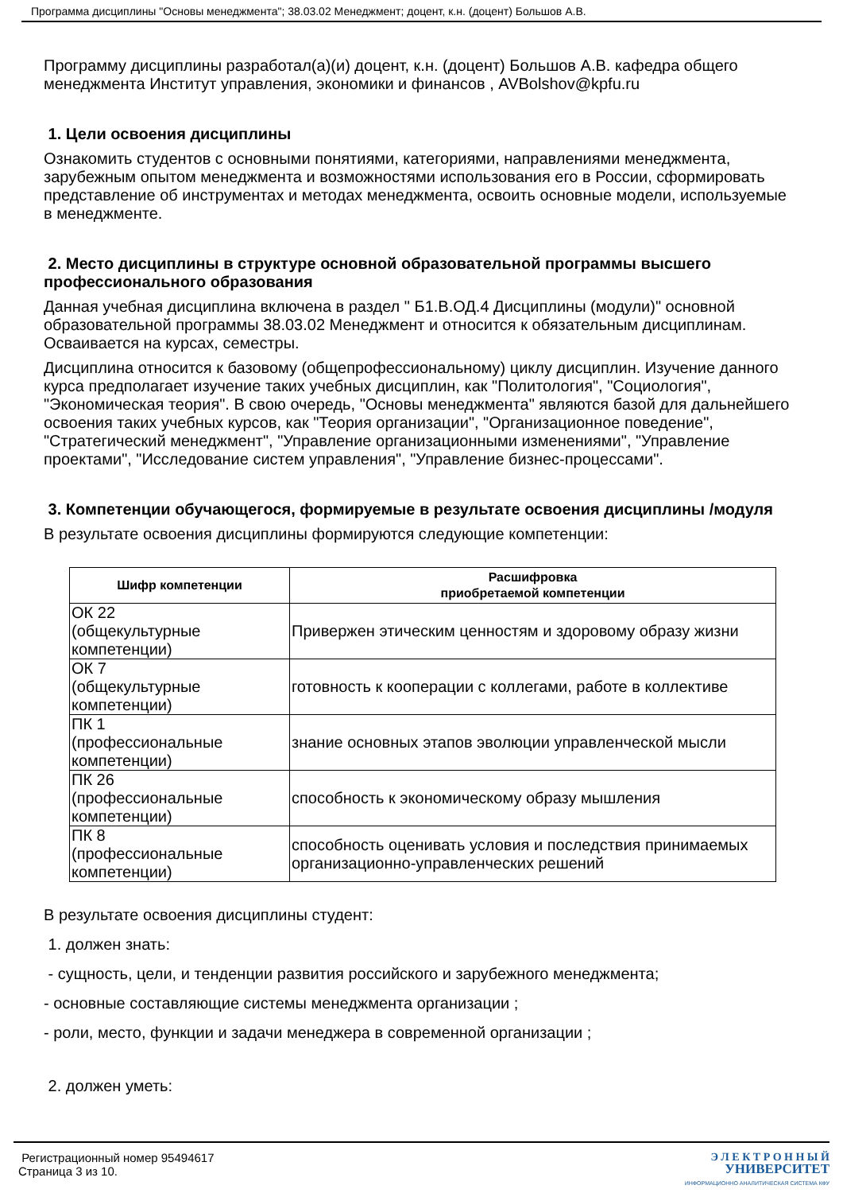Программа дисциплины "Основы менеджмента"; 38.03.02 Менеджмент; доцент, к.н. (доцент) Большов А.В.
Программу дисциплины разработал(а)(и) доцент, к.н. (доцент) Большов А.В. кафедра общего менеджмента Институт управления, экономики и финансов , AVBolshov@kpfu.ru
1. Цели освоения дисциплины
Ознакомить студентов с основными понятиями, категориями, направлениями менеджмента, зарубежным опытом менеджмента и возможностями использования его в России, сформировать представление об инструментах и методах менеджмента, освоить основные модели, используемые в менеджменте.
2. Место дисциплины в структуре основной образовательной программы высшего профессионального образования
Данная учебная дисциплина включена в раздел " Б1.В.ОД.4 Дисциплины (модули)" основной образовательной программы 38.03.02 Менеджмент и относится к обязательным дисциплинам. Осваивается на курсах, семестры.
Дисциплина относится к базовому (общепрофессиональному) циклу дисциплин. Изучение данного курса предполагает изучение таких учебных дисциплин, как "Политология", "Социология", "Экономическая теория". В свою очередь, "Основы менеджмента" являются базой для дальнейшего освоения таких учебных курсов, как "Теория организации", "Организационное поведение", "Стратегический менеджмент", "Управление организационными изменениями", "Управление проектами", "Исследование систем управления", "Управление бизнес-процессами".
3. Компетенции обучающегося, формируемые в результате освоения дисциплины /модуля
В результате освоения дисциплины формируются следующие компетенции:
| Шифр компетенции | Расшифровка приобретаемой компетенции |
| --- | --- |
| ОК 22 (общекультурные компетенции) | Привержен этическим ценностям и здоровому образу жизни |
| ОК 7 (общекультурные компетенции) | готовность к кооперации с коллегами, работе в коллективе |
| ПК 1 (профессиональные компетенции) | знание основных этапов эволюции управленческой мысли |
| ПК 26 (профессиональные компетенции) | способность к экономическому образу мышления |
| ПК 8 (профессиональные компетенции) | способность оценивать условия и последствия принимаемых организационно-управленческих решений |
В результате освоения дисциплины студент:
1. должен знать:
- сущность, цели, и тенденции развития российского и зарубежного менеджмента;
- основные составляющие системы менеджмента организации ;
- роли, место, функции и задачи менеджера в современной организации ;
2. должен уметь:
Регистрационный номер 95494617
Страница 3 из 10.
Э Л Е К Т Р О Н Н Ы Й
УНИВЕРСИТЕТ
ИНФОРМАЦИОННО АНАЛИТИЧЕСКАЯ СИСТЕМА КФУ